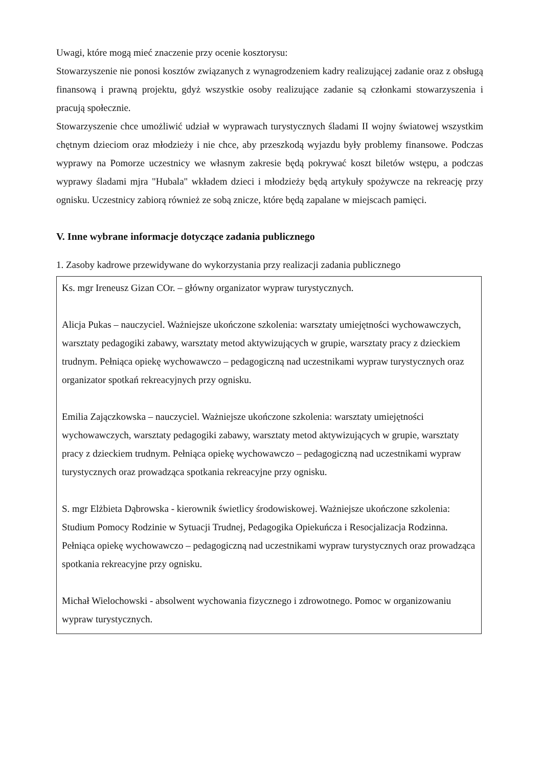Uwagi, które mogą mieć znaczenie przy ocenie kosztorysu:
Stowarzyszenie nie ponosi kosztów związanych z wynagrodzeniem kadry realizującej zadanie oraz z obsługą finansową i prawną projektu, gdyż wszystkie osoby realizujące zadanie są członkami stowarzyszenia i pracują społecznie.
Stowarzyszenie chce umożliwić udział w wyprawach turystycznych śladami II wojny światowej wszystkim chętnym dzieciom oraz młodzieży i nie chce, aby przeszkodą wyjazdu były problemy finansowe. Podczas wyprawy na Pomorze uczestnicy we własnym zakresie będą pokrywać koszt biletów wstępu, a podczas wyprawy śladami mjra "Hubala" wkładem dzieci i młodzieży będą artykuły spożywcze na rekreację przy ognisku. Uczestnicy zabiorą również ze sobą znicze, które będą zapalane w miejscach pamięci.
V. Inne wybrane informacje dotyczące zadania publicznego
1. Zasoby kadrowe przewidywane do wykorzystania przy realizacji zadania publicznego
Ks. mgr Ireneusz Gizan COr. – główny organizator wypraw turystycznych.
Alicja Pukas – nauczyciel. Ważniejsze ukończone szkolenia: warsztaty umiejętności wychowawczych, warsztaty pedagogiki zabawy, warsztaty metod aktywizujących w grupie, warsztaty pracy z dzieckiem trudnym. Pełniąca opiekę wychowawczo – pedagogiczną nad uczestnikami wypraw turystycznych oraz organizator spotkań rekreacyjnych przy ognisku.
Emilia Zającz­kowska – nauczyciel. Ważniejsze ukończone szkolenia: warsztaty umiejętności wychowawczych, warsztaty pedagogiki zabawy, warsztaty metod aktywizujących w grupie, warsztaty pracy z dzieckiem trudnym. Pełniąca opiekę wychowawczo – pedagogiczną nad uczestnikami wypraw turystycznych oraz prowadząca spotkania rekreacyjne przy ognisku.
S. mgr Elżbieta Dąbrowska - kierownik świetlicy środowiskowej. Ważniejsze ukończone szkolenia: Studium Pomocy Rodzinie w Sytuacji Trudnej, Pedagogika Opiekuńcza i Resocjalizacja Rodzinna. Pełniąca opiekę wychowawczo – pedagogiczną nad uczestnikami wypraw turystycznych oraz prowadząca spotkania rekreacyjne przy ognisku.
Michał Wielochowski - absolwent wychowania fizycznego i zdrowotnego. Pomoc w organizowaniu wypraw turystycznych.